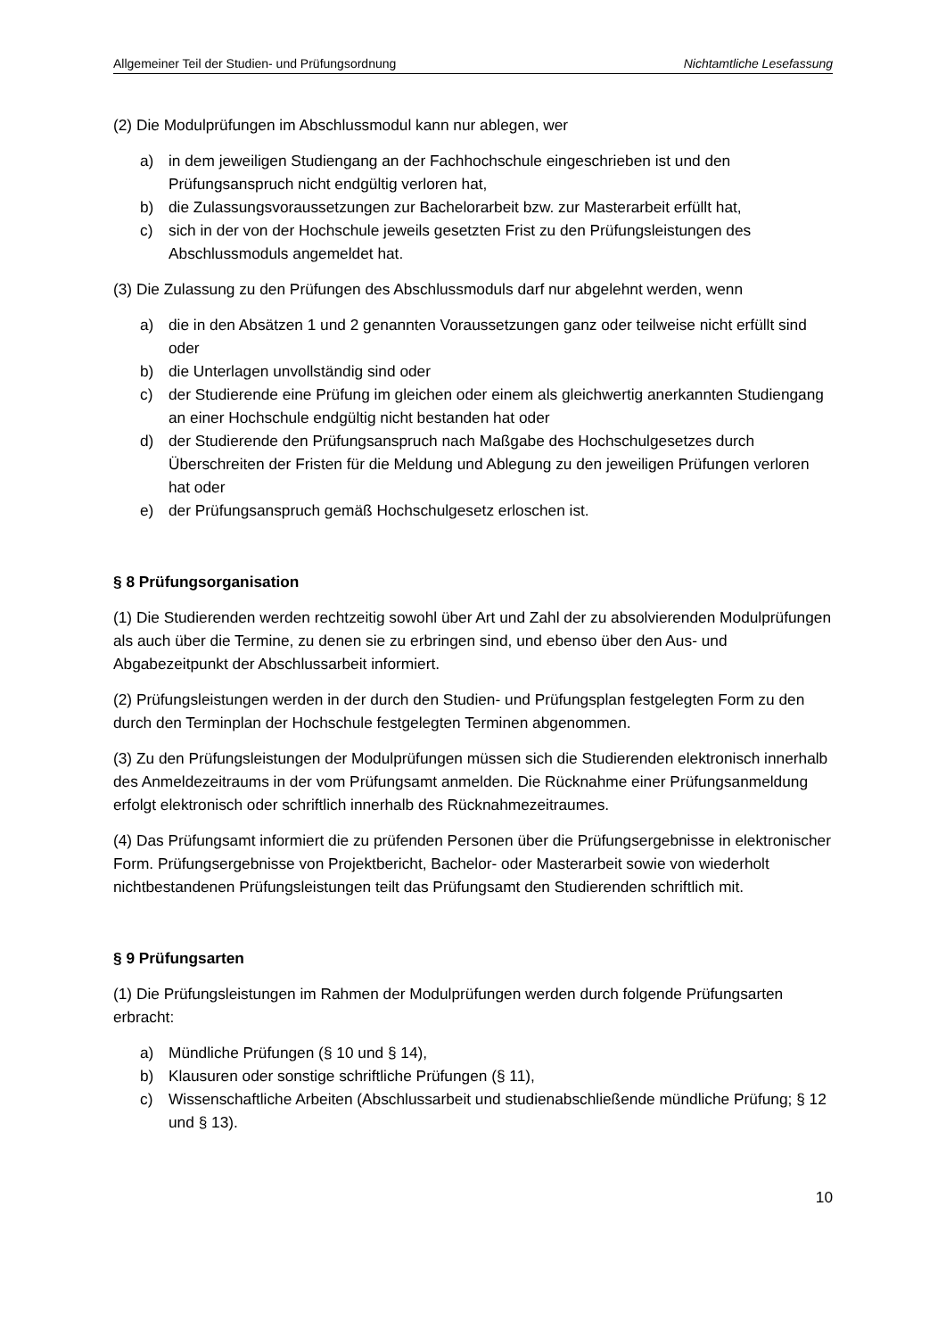Allgemeiner Teil der Studien- und Prüfungsordnung Nichtamtliche Lesefassung
(2) Die Modulprüfungen im Abschlussmodul kann nur ablegen, wer
a) in dem jeweiligen Studiengang an der Fachhochschule eingeschrieben ist und den Prüfungsanspruch nicht endgültig verloren hat,
b) die Zulassungsvoraussetzungen zur Bachelorarbeit bzw. zur Masterarbeit erfüllt hat,
c) sich in der von der Hochschule jeweils gesetzten Frist zu den Prüfungsleistungen des Abschlussmoduls angemeldet hat.
(3) Die Zulassung zu den Prüfungen des Abschlussmoduls darf nur abgelehnt werden, wenn
a) die in den Absätzen 1 und 2 genannten Voraussetzungen ganz oder teilweise nicht erfüllt sind oder
b) die Unterlagen unvollständig sind oder
c) der Studierende eine Prüfung im gleichen oder einem als gleichwertig anerkannten Studiengang an einer Hochschule endgültig nicht bestanden hat oder
d) der Studierende den Prüfungsanspruch nach Maßgabe des Hochschulgesetzes durch Überschreiten der Fristen für die Meldung und Ablegung zu den jeweiligen Prüfungen verloren hat oder
e) der Prüfungsanspruch gemäß Hochschulgesetz erloschen ist.
§ 8 Prüfungsorganisation
(1) Die Studierenden werden rechtzeitig sowohl über Art und Zahl der zu absolvierenden Modulprüfungen als auch über die Termine, zu denen sie zu erbringen sind, und ebenso über den Aus- und Abgabezeitpunkt der Abschlussarbeit informiert.
(2) Prüfungsleistungen werden in der durch den Studien- und Prüfungsplan festgelegten Form zu den durch den Terminplan der Hochschule festgelegten Terminen abgenommen.
(3) Zu den Prüfungsleistungen der Modulprüfungen müssen sich die Studierenden elektronisch innerhalb des Anmeldezeitraums in der vom Prüfungsamt anmelden. Die Rücknahme einer Prüfungsanmeldung erfolgt elektronisch oder schriftlich innerhalb des Rücknahmezeitraumes.
(4) Das Prüfungsamt informiert die zu prüfenden Personen über die Prüfungsergebnisse in elektronischer Form. Prüfungsergebnisse von Projektbericht, Bachelor- oder Masterarbeit sowie von wiederholt nichtbestandenen Prüfungsleistungen teilt das Prüfungsamt den Studierenden schriftlich mit.
§ 9 Prüfungsarten
(1) Die Prüfungsleistungen im Rahmen der Modulprüfungen werden durch folgende Prüfungsarten erbracht:
a) Mündliche Prüfungen (§ 10 und § 14),
b) Klausuren oder sonstige schriftliche Prüfungen (§ 11),
c) Wissenschaftliche Arbeiten (Abschlussarbeit und studienabschließende mündliche Prüfung; § 12 und § 13).
10